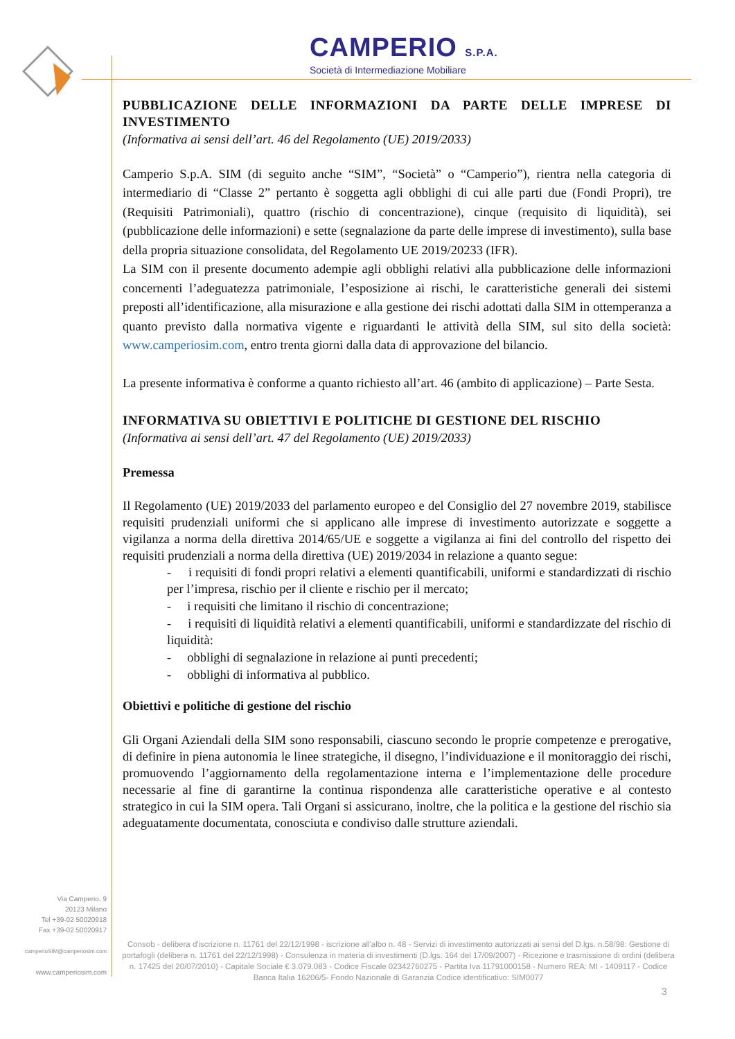CAMPERIO S.P.A.
Società di Intermediazione Mobiliare
PUBBLICAZIONE DELLE INFORMAZIONI DA PARTE DELLE IMPRESE DI INVESTIMENTO
(Informativa ai sensi dell’art. 46 del Regolamento (UE) 2019/2033)
Camperio S.p.A. SIM (di seguito anche “SIM”, “Società” o “Camperio”), rientra nella categoria di intermediario di “Classe 2” pertanto è soggetta agli obblighi di cui alle parti due (Fondi Propri), tre (Requisiti Patrimoniali), quattro (rischio di concentrazione), cinque (requisito di liquidità), sei (pubblicazione delle informazioni) e sette (segnalazione da parte delle imprese di investimento), sulla base della propria situazione consolidata, del Regolamento UE 2019/20233 (IFR).
La SIM con il presente documento adempie agli obblighi relativi alla pubblicazione delle informazioni concernenti l’adeguatezza patrimoniale, l’esposizione ai rischi, le caratteristiche generali dei sistemi preposti all’identificazione, alla misurazione e alla gestione dei rischi adottati dalla SIM in ottemperanza a quanto previsto dalla normativa vigente e riguardanti le attività della SIM, sul sito della società: www.camperiosim.com, entro trenta giorni dalla data di approvazione del bilancio.
La presente informativa è conforme a quanto richiesto all’art. 46 (ambito di applicazione) – Parte Sesta.
INFORMATIVA SU OBIETTIVI E POLITICHE DI GESTIONE DEL RISCHIO
(Informativa ai sensi dell’art. 47 del Regolamento (UE) 2019/2033)
Premessa
Il Regolamento (UE) 2019/2033 del parlamento europeo e del Consiglio del 27 novembre 2019, stabilisce requisiti prudenziali uniformi che si applicano alle imprese di investimento autorizzate e soggette a vigilanza a norma della direttiva 2014/65/UE e soggette a vigilanza ai fini del controllo del rispetto dei requisiti prudenziali a norma della direttiva (UE) 2019/2034 in relazione a quanto segue:
- i requisiti di fondi propri relativi a elementi quantificabili, uniformi e standardizzati di rischio per l’impresa, rischio per il cliente e rischio per il mercato;
- i requisiti che limitano il rischio di concentrazione;
- i requisiti di liquidità relativi a elementi quantificabili, uniformi e standardizzate del rischio di liquidità:
- obblighi di segnalazione in relazione ai punti precedenti;
- obblighi di informativa al pubblico.
Obiettivi e politiche di gestione del rischio
Gli Organi Aziendali della SIM sono responsabili, ciascuno secondo le proprie competenze e prerogative, di definire in piena autonomia le linee strategiche, il disegno, l’individuazione e il monitoraggio dei rischi, promuovendo l’aggiornamento della regolamentazione interna e l’implementazione delle procedure necessarie al fine di garantirne la continua rispondenza alle caratteristiche operative e al contesto strategico in cui la SIM opera. Tali Organi si assicurano, inoltre, che la politica e la gestione del rischio sia adeguatamente documentata, conosciuta e condiviso dalle strutture aziendali.
Via Camperio, 9
20123 Milano
Tel +39-02 50020918
Fax +39-02 50020917
camperioSIM@camperiosim.com
www.camperiosim.com
Consob - delibera d'iscrizione n. 11761 del 22/12/1998 - iscrizione all'albo n. 48 - Servizi di investimento autorizzati ai sensi del D.lgs. n.58/98: Gestione di portafogli (delibera n. 11761 del 22/12/1998) - Consulenza in materia di investimenti (D.lgs. 164 del 17/09/2007) - Ricezione e trasmissione di ordini (delibera n. 17425 del 20/07/2010) - Capitale Sociale € 3.079.083 - Codice Fiscale 02342760275 - Partita Iva 11791000158 - Numero REA: MI - 1409117 - Codice Banca Italia 16206/5- Fondo Nazionale di Garanzia Codice identificativo: SIM0077
3